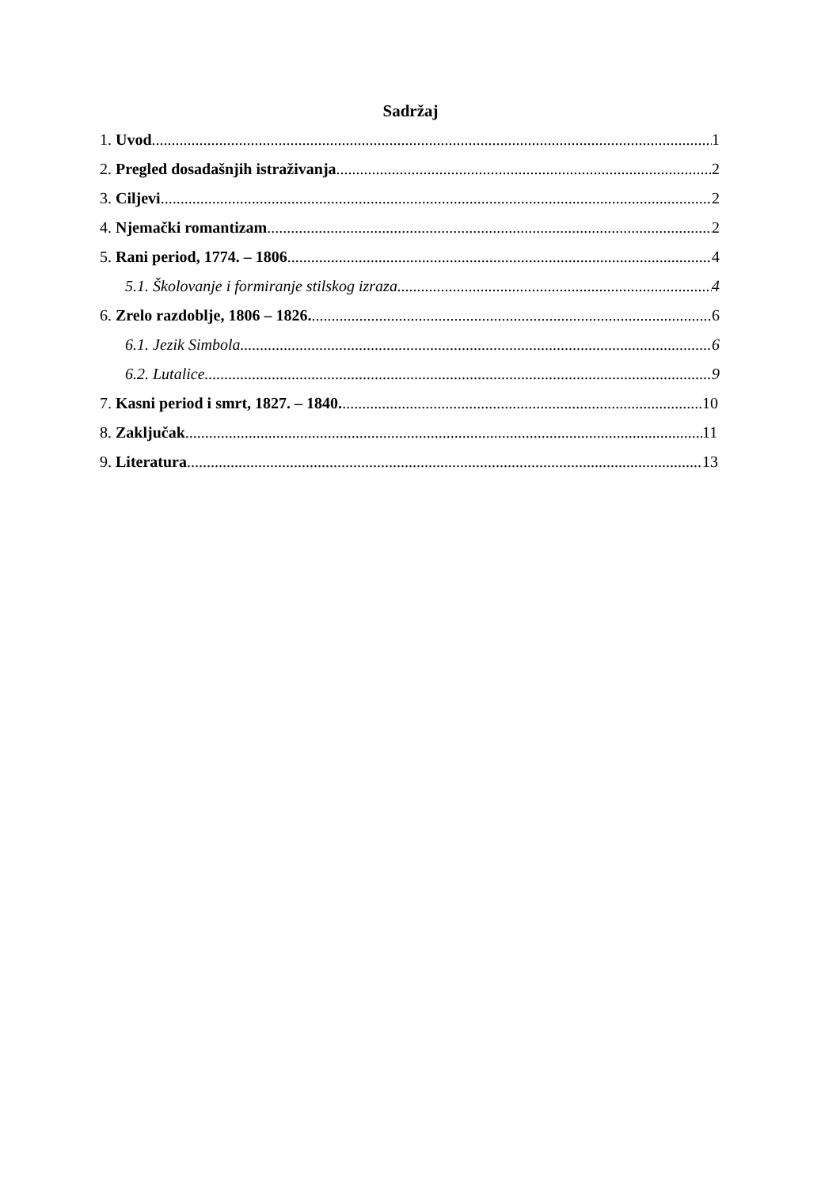Sadržaj
1. Uvod 1
2. Pregled dosadašnjih istraživanja 2
3. Ciljevi 2
4. Njemački romantizam 2
5. Rani period, 1774. – 1806 4
5.1. Školovanje i formiranje stilskog izraza 4
6. Zrelo razdoblje, 1806 – 1826. 6
6.1. Jezik Simbola 6
6.2. Lutalice 9
7. Kasni period i smrt, 1827. – 1840. 10
8. Zaključak 11
9. Literatura 13